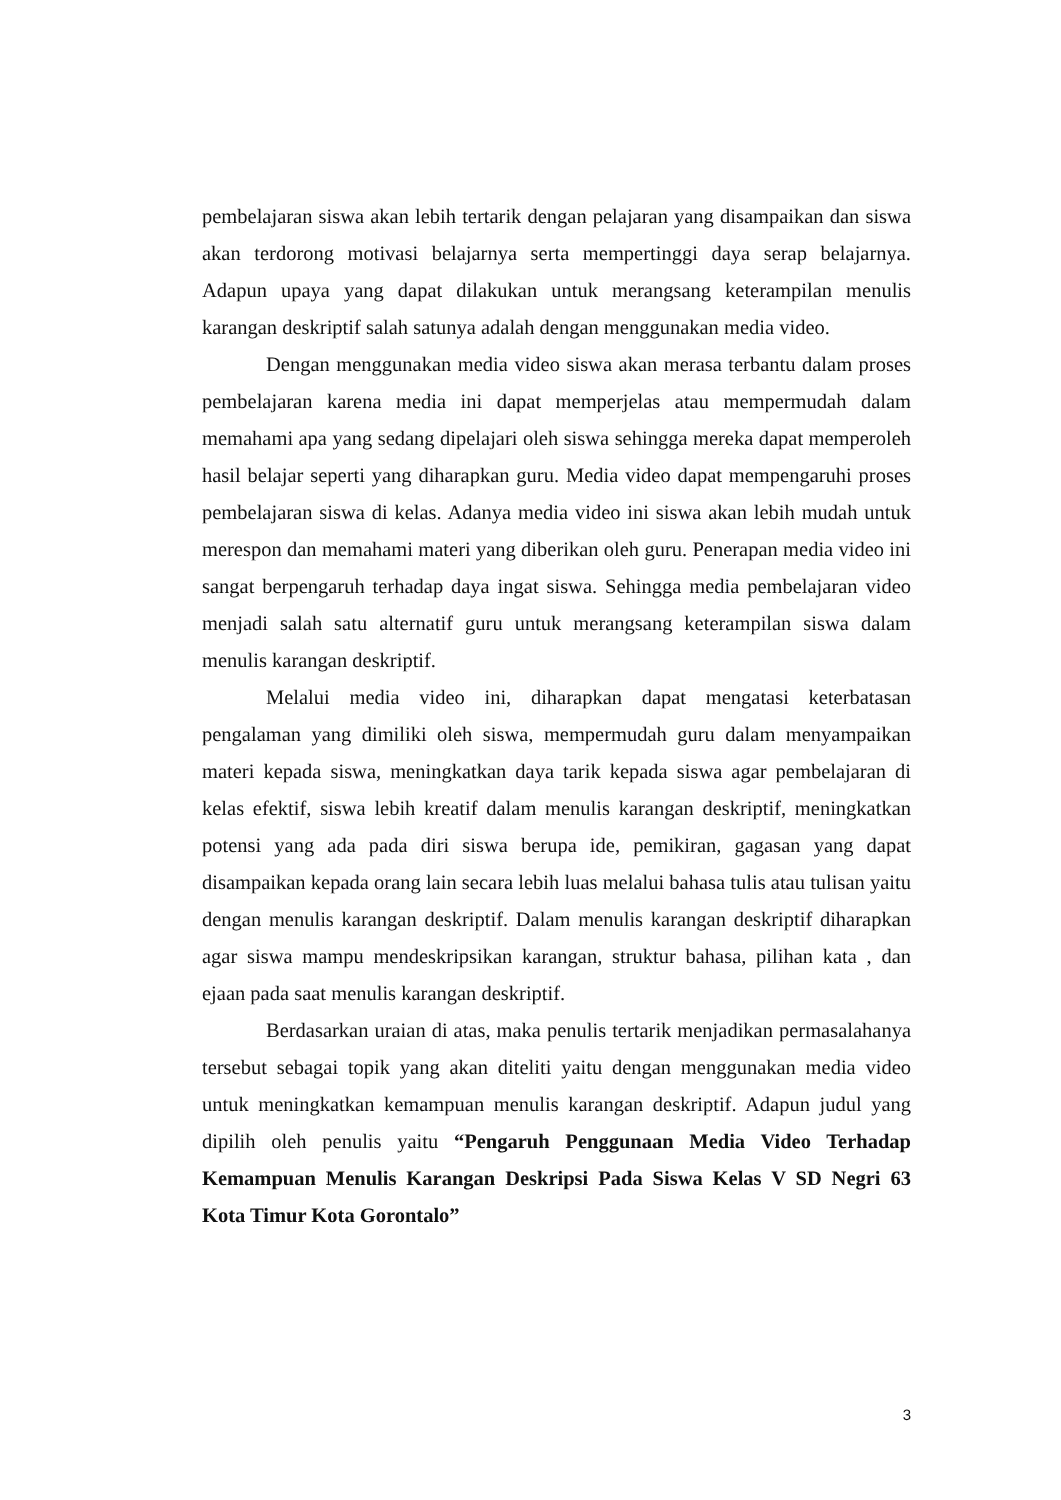pembelajaran siswa akan lebih tertarik dengan pelajaran yang disampaikan dan siswa akan terdorong motivasi belajarnya serta mempertinggi daya serap belajarnya. Adapun upaya yang dapat dilakukan untuk merangsang keterampilan menulis karangan deskriptif salah satunya adalah dengan menggunakan media video.
Dengan menggunakan media video siswa akan merasa terbantu dalam proses pembelajaran karena media ini dapat memperjelas atau mempermudah dalam memahami apa yang sedang dipelajari oleh siswa sehingga mereka dapat memperoleh hasil belajar seperti yang diharapkan guru. Media video dapat mempengaruhi proses pembelajaran siswa di kelas. Adanya media video ini siswa akan lebih mudah untuk merespon dan memahami materi yang diberikan oleh guru. Penerapan media video ini sangat berpengaruh terhadap daya ingat siswa. Sehingga media pembelajaran video menjadi salah satu alternatif guru untuk merangsang keterampilan siswa dalam menulis karangan deskriptif.
Melalui media video ini, diharapkan dapat mengatasi keterbatasan pengalaman yang dimiliki oleh siswa, mempermudah guru dalam menyampaikan materi kepada siswa, meningkatkan daya tarik kepada siswa agar pembelajaran di kelas efektif, siswa lebih kreatif dalam menulis karangan deskriptif, meningkatkan potensi yang ada pada diri siswa berupa ide, pemikiran, gagasan yang dapat disampaikan kepada orang lain secara lebih luas melalui bahasa tulis atau tulisan yaitu dengan menulis karangan deskriptif. Dalam menulis karangan deskriptif diharapkan agar siswa mampu mendeskripsikan karangan, struktur bahasa, pilihan kata , dan ejaan pada saat menulis karangan deskriptif.
Berdasarkan uraian di atas, maka penulis tertarik menjadikan permasalahanya tersebut sebagai topik yang akan diteliti yaitu dengan menggunakan media video untuk meningkatkan kemampuan menulis karangan deskriptif. Adapun judul yang dipilih oleh penulis yaitu “Pengaruh Penggunaan Media Video Terhadap Kemampuan Menulis Karangan Deskripsi Pada Siswa Kelas V SD Negri 63 Kota Timur Kota Gorontalo”
3